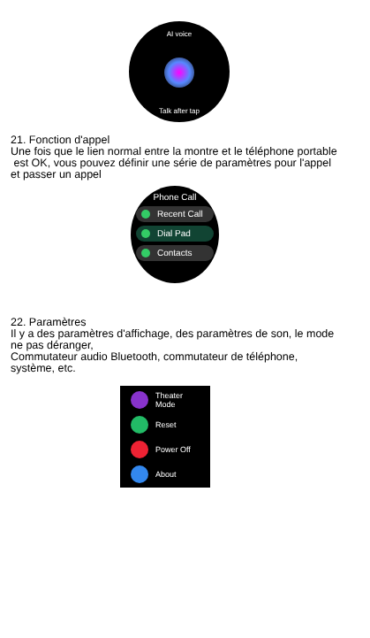AI voice
Talk after tap
21. Fonction d'appel
Une fois que le lien normal entre la montre et le téléphone portable
est OK, vous pouvez définir une série de paramètres pour l'appel
et passer un appel
Phone Call
Recent Call
Dial Pad
Contacts
22. Paramètres
Il y a des paramètres d'affichage, des paramètres de son, le mode
ne pas déranger,
Commutateur audio Bluetooth, commutateur de téléphone,
système, etc.
Theater
Mode
Reset
Power Off
About